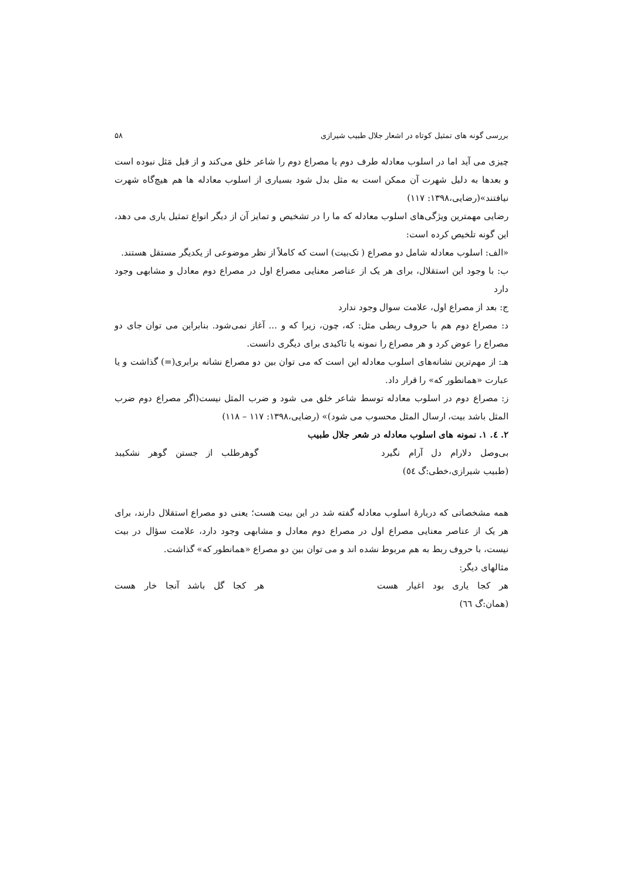بررسی گونه های تمثیل کوتاه در اشعار جلال طبیب شیرازی ۵۸
چیزی می آید اما در اسلوب معادله طرف دوم یا مصراع دوم را شاعر خلق می‌کند و از قبل مَثل نبوده است و بعدها به دلیل شهرت آن ممکن است به مثل بدل شود بسیاری از اسلوب معادله ها هم هیچ‌گاه شهرت نیافتند»(رضایی،۱۳۹۸: ۱۱۷)
رضایی مهمترین ویژگی‌های اسلوب معادله که ما را در تشخیص و تمایز آن از دیگر انواع تمثیل یاری می دهد، این گونه تلخیص کرده است:
«الف: اسلوب معادله شامل دو مصراع ( تک‌بیت) است که کاملاً از نظر موضوعی از یکدیگر مستقل هستند.
ب: با وجود این استقلال، برای هر یک از عناصر معنایی مصراع اول در مصراع دوم معادل و مشابهی وجود دارد
ج: بعد از مصراع اول، علامت سوال وجود ندارد
د: مصراع دوم هم با حروف ربطی مثل: که، چون، زیرا که و ... آغاز نمی‌شود. بنابراین می توان جای دو مصراع را عوض کرد و هر مصراع را نمونه یا تاکیدی برای دیگری دانست.
هـ: از مهم‌ترین نشانه‌های اسلوب معادله این است که می توان بین دو مصراع نشانه برابری(=) گذاشت و یا عبارت «همانطور که» را قرار داد.
ز: مصراع دوم در اسلوب معادله توسط شاعر خلق می شود و ضرب المثل نیست(اگر مصراع دوم ضرب المثل باشد بیت، ارسال المثل محسوب می شود)» (رضایی،۱۳۹۸: ۱۱۷ – ۱۱۸)
۲. ٤. ۱. نمونه های اسلوب معادله در شعر جلال طبیب
بی‌وصل دلارام دل آرام نگیرد گوهرطلب از جستن گوهر نشکیبد
(طبیب شیرازی،خطی:گ ٥٤)
همه مشخصاتی که دربارهٔ اسلوب معادله گفته شد در این بیت هست؛ یعنی دو مصراع استقلال دارند، برای هر یک از عناصر معنایی مصراع اول در مصراع دوم معادل و مشابهی وجود دارد، علامت سؤال در بیت نیست، با حروف ربط به هم مربوط نشده اند و می توان بین دو مصراع «همانطور که» گذاشت.
مثالهای دیگر:
هر کجا یاری بود اغیار هست هر کجا گل باشد آنجا خار هست
(همان:گ ٦٦)